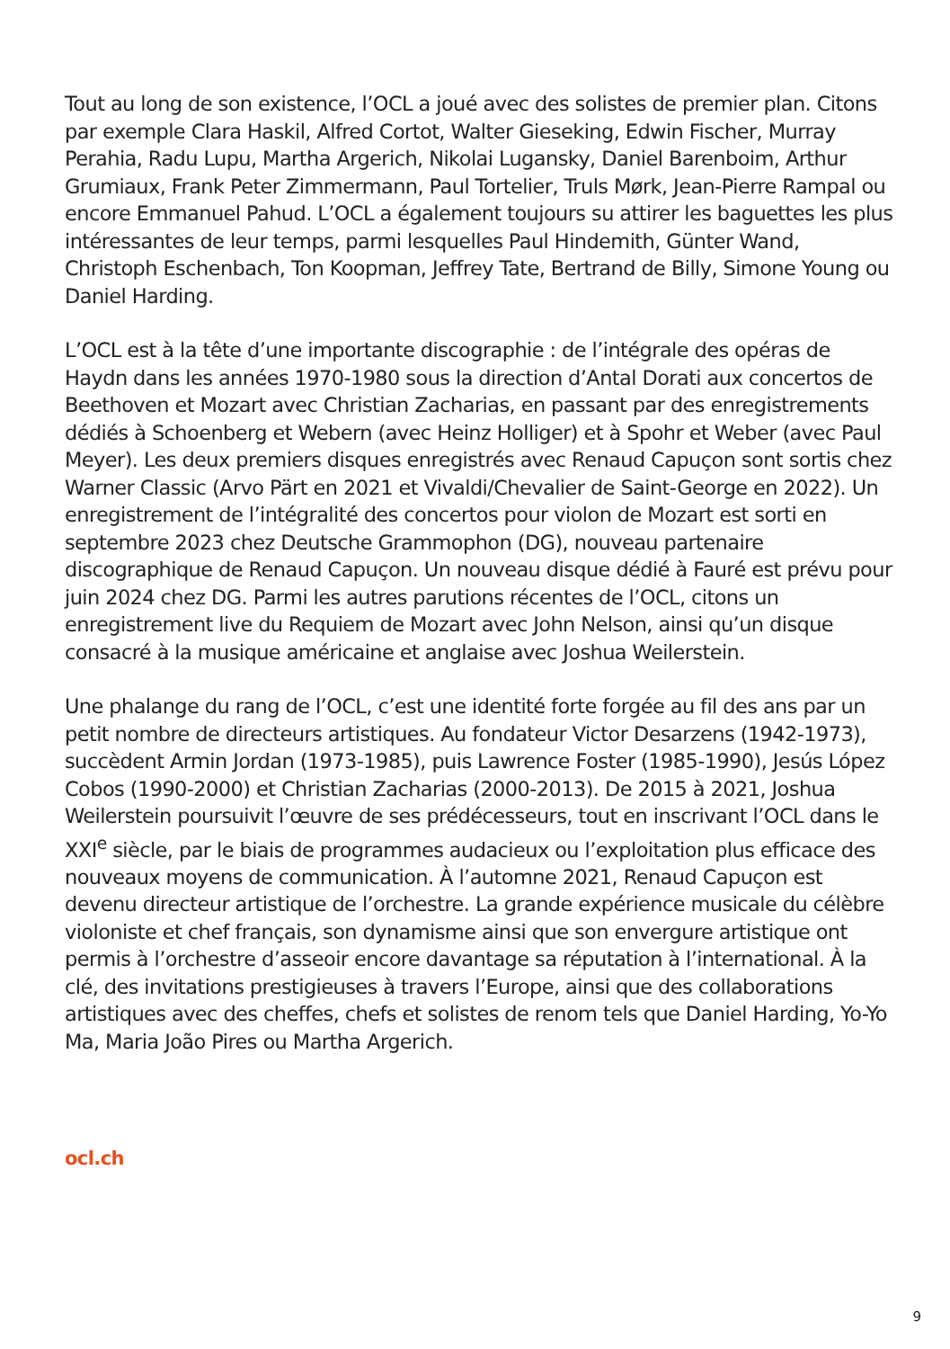Tout au long de son existence, l’OCL a joué avec des solistes de premier plan. Citons par exemple Clara Haskil, Alfred Cortot, Walter Gieseking, Edwin Fischer, Murray Perahia, Radu Lupu, Martha Argerich, Nikolai Lugansky, Daniel Barenboim, Arthur Grumiaux, Frank Peter Zimmermann, Paul Tortelier, Truls Mørk, Jean-Pierre Rampal ou encore Emmanuel Pahud. L’OCL a également toujours su attirer les baguettes les plus intéressantes de leur temps, parmi lesquelles Paul Hindemith, Günter Wand, Christoph Eschenbach, Ton Koopman, Jeffrey Tate, Bertrand de Billy, Simone Young ou Daniel Harding.
L’OCL est à la tête d’une importante discographie : de l’intégrale des opéras de Haydn dans les années 1970-1980 sous la direction d’Antal Dorati aux concertos de Beethoven et Mozart avec Christian Zacharias, en passant par des enregistrements dédiés à Schoenberg et Webern (avec Heinz Holliger) et à Spohr et Weber (avec Paul Meyer). Les deux premiers disques enregistrés avec Renaud Capuçon sont sortis chez Warner Classic (Arvo Pärt en 2021 et Vivaldi/Chevalier de Saint-George en 2022). Un enregistrement de l’intégralité des concertos pour violon de Mozart est sorti en septembre 2023 chez Deutsche Grammophon (DG), nouveau partenaire discographique de Renaud Capuçon. Un nouveau disque dédié à Fauré est prévu pour juin 2024 chez DG. Parmi les autres parutions récentes de l’OCL, citons un enregistrement live du Requiem de Mozart avec John Nelson, ainsi qu’un disque consacré à la musique américaine et anglaise avec Joshua Weilerstein.
Une phalange du rang de l’OCL, c’est une identité forte forgée au fil des ans par un petit nombre de directeurs artistiques. Au fondateur Victor Desarzens (1942-1973), succèdent Armin Jordan (1973-1985), puis Lawrence Foster (1985-1990), Jesús López Cobos (1990-2000) et Christian Zacharias (2000-2013). De 2015 à 2021, Joshua Weilerstein poursuivit l’œuvre de ses prédécesseurs, tout en inscrivant l’OCL dans le XXI<sup>e</sup> siècle, par le biais de programmes audacieux ou l’exploitation plus efficace des nouveaux moyens de communication. À l’automne 2021, Renaud Capuçon est devenu directeur artistique de l’orchestre. La grande expérience musicale du célèbre violoniste et chef français, son dynamisme ainsi que son envergure artistique ont permis à l’orchestre d’asseoir encore davantage sa réputation à l’international. À la clé, des invitations prestigieuses à travers l’Europe, ainsi que des collaborations artistiques avec des cheffes, chefs et solistes de renom tels que Daniel Harding, Yo-Yo Ma, Maria João Pires ou Martha Argerich.
ocl.ch
9